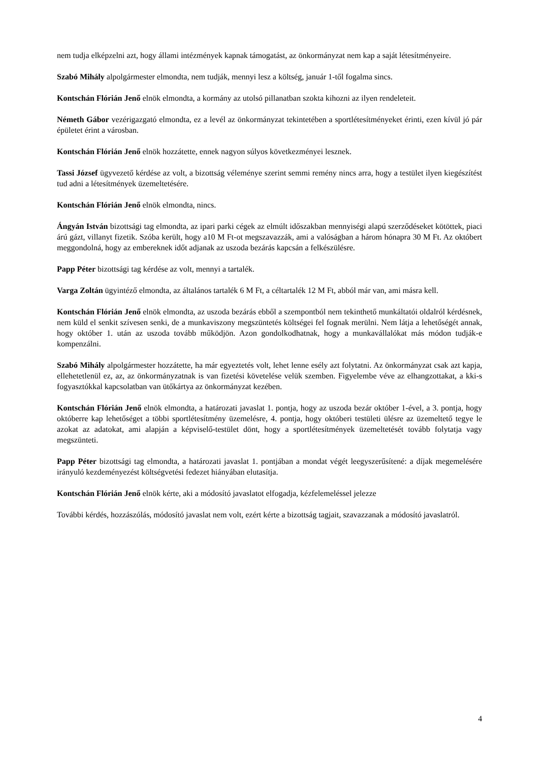nem tudja elképzelni azt, hogy állami intézmények kapnak támogatást, az önkormányzat nem kap a saját létesítményeire.
Szabó Mihály alpolgármester elmondta, nem tudják, mennyi lesz a költség, január 1-től fogalma sincs.
Kontschán Flórián Jenő elnök elmondta, a kormány az utolsó pillanatban szokta kihozni az ilyen rendeleteit.
Németh Gábor vezérigazgató elmondta, ez a levél az önkormányzat tekintetében a sportlétesítményeket érinti, ezen kívül jó pár épületet érint a városban.
Kontschán Flórián Jenő elnök hozzátette, ennek nagyon súlyos következményei lesznek.
Tassi József ügyvezető kérdése az volt, a bizottság véleménye szerint semmi remény nincs arra, hogy a testület ilyen kiegészítést tud adni a létesítmények üzemeltetésére.
Kontschán Flórián Jenő elnök elmondta, nincs.
Ángyán István bizottsági tag elmondta, az ipari parki cégek az elmúlt időszakban mennyiségi alapú szerződéseket kötöttek, piaci árú gázt, villanyt fizetik. Szóba került, hogy a10 M Ft-ot megszavazzák, ami a valóságban a három hónapra 30 M Ft. Az októbert meggondolná, hogy az embereknek időt adjanak az uszoda bezárás kapcsán a felkészülésre.
Papp Péter bizottsági tag kérdése az volt, mennyi a tartalék.
Varga Zoltán ügyintéző elmondta, az általános tartalék 6 M Ft, a céltartalék 12 M Ft, abból már van, ami másra kell.
Kontschán Flórián Jenő elnök elmondta, az uszoda bezárás ebből a szempontból nem tekinthető munkáltatói oldalról kérdésnek, nem küld el senkit szívesen senki, de a munkaviszony megszüntetés költségei fel fognak merülni. Nem látja a lehetőségét annak, hogy október 1. után az uszoda tovább működjön. Azon gondolkodhatnak, hogy a munkavállalókat más módon tudják-e kompenzálni.
Szabó Mihály alpolgármester hozzátette, ha már egyeztetés volt, lehet lenne esély azt folytatni. Az önkormányzat csak azt kapja, ellehetetlenül ez, az, az önkormányzatnak is van fizetési követelése velük szemben. Figyelembe véve az elhangzottakat, a kki-s fogyasztókkal kapcsolatban van ütőkártya az önkormányzat kezében.
Kontschán Flórián Jenő elnök elmondta, a határozati javaslat 1. pontja, hogy az uszoda bezár október 1-ével, a 3. pontja, hogy októberre kap lehetőséget a többi sportlétesítmény üzemelésre, 4. pontja, hogy októberi testületi ülésre az üzemeltető tegye le azokat az adatokat, ami alapján a képviselő-testület dönt, hogy a sportlétesítmények üzemeltetését tovább folytatja vagy megszünteti.
Papp Péter bizottsági tag elmondta, a határozati javaslat 1. pontjában a mondat végét leegyszerűsítené: a díjak megemelésére irányuló kezdeményezést költségvetési fedezet hiányában elutasítja.
Kontschán Flórián Jenő elnök kérte, aki a módosító javaslatot elfogadja, kézfelemeléssel jelezze
További kérdés, hozzászólás, módosító javaslat nem volt, ezért kérte a bizottság tagjait, szavazzanak a módosító javaslatról.
4